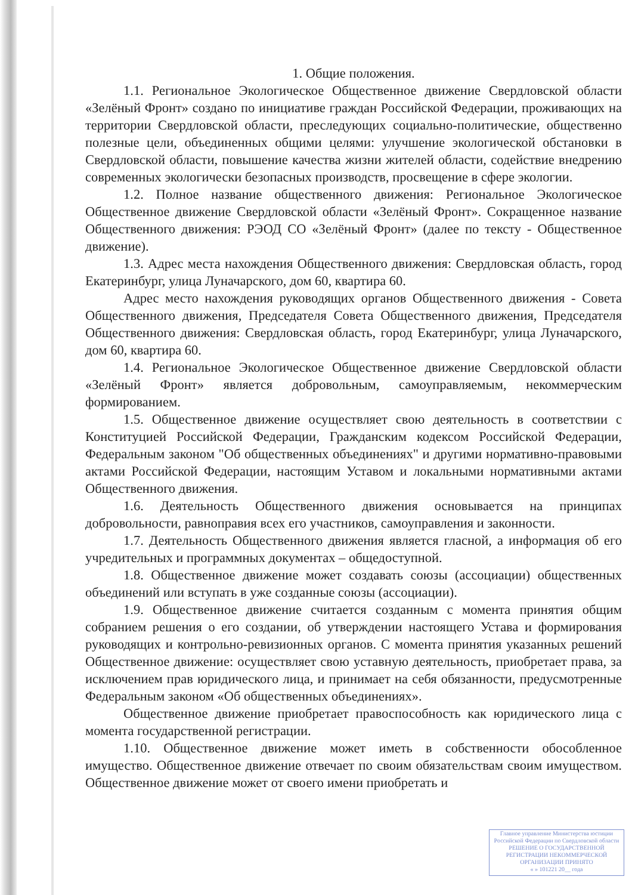1. Общие положения.
1.1. Региональное Экологическое Общественное движение Свердловской области «Зелёный Фронт» создано по инициативе граждан Российской Федерации, проживающих на территории Свердловской области, преследующих социально-политические, общественно полезные цели, объединенных общими целями: улучшение экологической обстановки в Свердловской области, повышение качества жизни жителей области, содействие внедрению современных экологически безопасных производств, просвещение в сфере экологии.
1.2. Полное название общественного движения: Региональное Экологическое Общественное движение Свердловской области «Зелёный Фронт». Сокращенное название Общественного движения: РЭОД СО «Зелёный Фронт» (далее по тексту - Общественное движение).
1.3. Адрес места нахождения Общественного движения: Свердловская область, город Екатеринбург, улица Луначарского, дом 60, квартира 60.
Адрес место нахождения руководящих органов Общественного движения - Совета Общественного движения, Председателя Совета Общественного движения, Председателя Общественного движения: Свердловская область, город Екатеринбург, улица Луначарского, дом 60, квартира 60.
1.4. Региональное Экологическое Общественное движение Свердловской области «Зелёный Фронт» является добровольным, самоуправляемым, некоммерческим формированием.
1.5. Общественное движение осуществляет свою деятельность в соответствии с Конституцией Российской Федерации, Гражданским кодексом Российской Федерации, Федеральным законом "Об общественных объединениях" и другими нормативно-правовыми актами Российской Федерации, настоящим Уставом и локальными нормативными актами Общественного движения.
1.6. Деятельность Общественного движения основывается на принципах добровольности, равноправия всех его участников, самоуправления и законности.
1.7. Деятельность Общественного движения является гласной, а информация об его учредительных и программных документах – общедоступной.
1.8. Общественное движение может создавать союзы (ассоциации) общественных объединений или вступать в уже созданные союзы (ассоциации).
1.9. Общественное движение считается созданным с момента принятия общим собранием решения о его создании, об утверждении настоящего Устава и формирования руководящих и контрольно-ревизионных органов. С момента принятия указанных решений Общественное движение: осуществляет свою уставную деятельность, приобретает права, за исключением прав юридического лица, и принимает на себя обязанности, предусмотренные Федеральным законом «Об общественных объединениях».
Общественное движение приобретает правоспособность как юридического лица с момента государственной регистрации.
1.10. Общественное движение может иметь в собственности обособленное имущество. Общественное движение отвечает по своим обязательствам своим имуществом. Общественное движение может от своего имени приобретать и
Главное управление Министерства юстиции
Российской Федерации по Свердловской области
РЕШЕНИЕ О ГОСУДАРСТВЕННОЙ
РЕГИСТРАЦИИ НЕКОММЕРЧЕСКОЙ
ОРГАНИЗАЦИИ ПРИНЯТО
« » 101221 20__ года